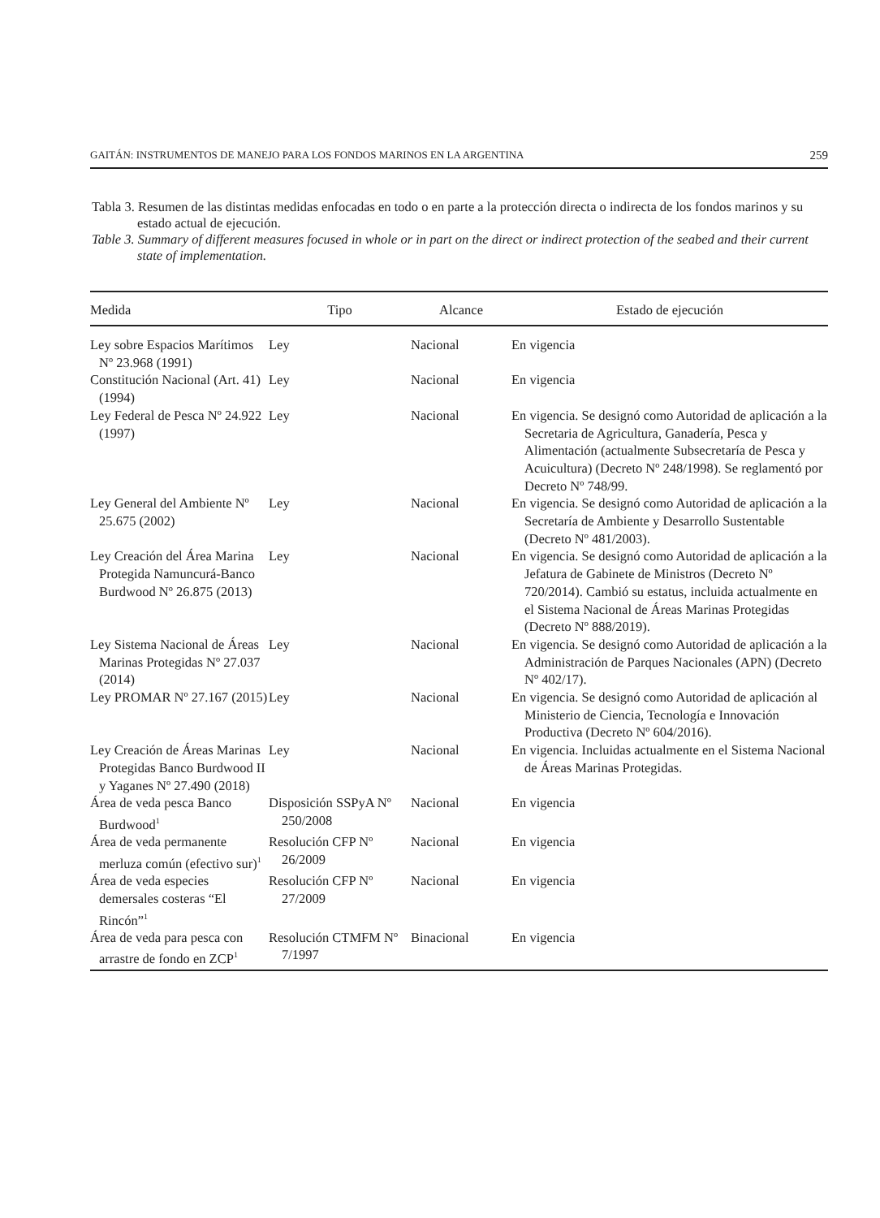GAITÁN: INSTRUMENTOS DE MANEJO PARA LOS FONDOS MARINOS EN LA ARGENTINA 259
Tabla 3. Resumen de las distintas medidas enfocadas en todo o en parte a la protección directa o indirecta de los fondos marinos y su estado actual de ejecución.
Table 3. Summary of different measures focused in whole or in part on the direct or indirect protection of the seabed and their current state of implementation.
| Medida | Tipo | Alcance | Estado de ejecución |
| --- | --- | --- | --- |
| Ley sobre Espacios Marítimos Nº 23.968 (1991) | Ley | Nacional | En vigencia |
| Constitución Nacional (Art. 41) (1994) | Ley | Nacional | En vigencia |
| Ley Federal de Pesca Nº 24.922 (1997) | Ley | Nacional | En vigencia. Se designó como Autoridad de aplicación a la Secretaria de Agricultura, Ganadería, Pesca y Alimentación (actualmente Subsecretaría de Pesca y Acuicultura) (Decreto Nº 248/1998). Se reglamentó por Decreto Nº 748/99. |
| Ley General del Ambiente Nº 25.675 (2002) | Ley | Nacional | En vigencia. Se designó como Autoridad de aplicación a la Secretaría de Ambiente y Desarrollo Sustentable (Decreto Nº 481/2003). |
| Ley Creación del Área Marina Protegida Namuncurá-Banco Burdwood Nº 26.875 (2013) | Ley | Nacional | En vigencia. Se designó como Autoridad de aplicación a la Jefatura de Gabinete de Ministros (Decreto Nº 720/2014). Cambió su estatus, incluida actualmente en el Sistema Nacional de Áreas Marinas Protegidas (Decreto Nº 888/2019). |
| Ley Sistema Nacional de Áreas Marinas Protegidas Nº 27.037 (2014) | Ley | Nacional | En vigencia. Se designó como Autoridad de aplicación a la Administración de Parques Nacionales (APN) (Decreto Nº 402/17). |
| Ley PROMAR Nº 27.167 (2015) | Ley | Nacional | En vigencia. Se designó como Autoridad de aplicación al Ministerio de Ciencia, Tecnología e Innovación Productiva (Decreto Nº 604/2016). |
| Ley Creación de Áreas Marinas Protegidas Banco Burdwood II y Yaganes Nº 27.490 (2018) | Ley | Nacional | En vigencia. Incluidas actualmente en el Sistema Nacional de Áreas Marinas Protegidas. |
| Área de veda pesca Banco Burdwood<sup>1</sup> | Disposición SSPyA Nº 250/2008 | Nacional | En vigencia |
| Área de veda permanente merluza común (efectivo sur)<sup>1</sup> | Resolución CFP Nº 26/2009 | Nacional | En vigencia |
| Área de veda especies demersales costeras “El Rincón”<sup>1</sup> | Resolución CFP Nº 27/2009 | Nacional | En vigencia |
| Área de veda para pesca con arrastre de fondo en ZCP<sup>1</sup> | Resolución CTMFM Nº 7/1997 | Binacional | En vigencia |